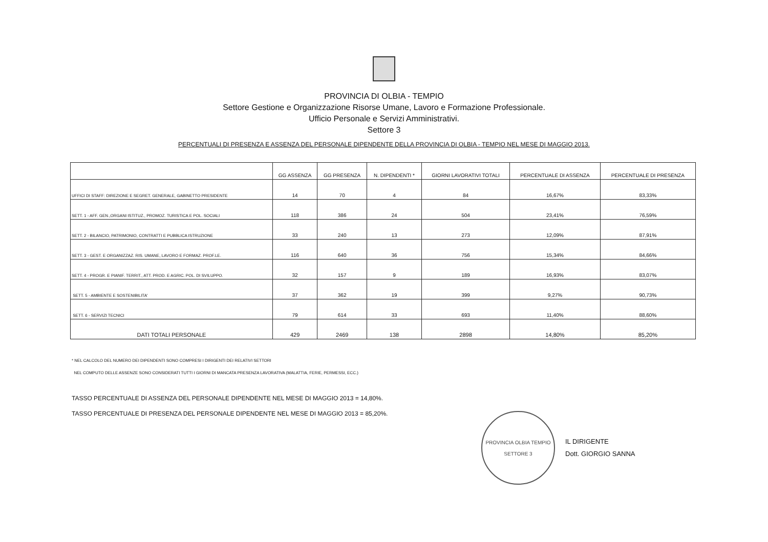PROVINCIA DI OLBIA - TEMPIO
Settore Gestione e Organizzazione Risorse Umane, Lavoro e Formazione Professionale.
Ufficio Personale e Servizi Amministrativi.
Settore 3
PERCENTUALI DI PRESENZA E ASSENZA DEL PERSONALE DIPENDENTE DELLA PROVINCIA DI OLBIA - TEMPIO NEL MESE DI MAGGIO 2013.
| | GG ASSENZA | GG PRESENZA | N. DIPENDENTI * | GIORNI LAVORATIVI TOTALI | PERCENTUALE DI ASSENZA | PERCENTUALE DI PRESENZA |
| --- | --- | --- | --- | --- | --- | --- |
| UFFICI DI STAFF: DIREZIONE E SEGRET. GENERALE, GABINETTO PRESIDENTE | 14 | 70 | 4 | 84 | 16,67% | 83,33% |
| SETT. 1 - AFF. GEN.,ORGANI ISTITUZ., PROMOZ. TURISTICA E POL. SOCIALI | 118 | 386 | 24 | 504 | 23,41% | 76,59% |
| SETT. 2 - BILANCIO, PATRIMONIO, CONTRATTI E PUBBLICA ISTRUZIONE | 33 | 240 | 13 | 273 | 12,09% | 87,91% |
| SETT. 3 - GEST. E ORGANIZZAZ. RIS. UMANE, LAVORO E FORMAZ. PROF.LE. | 116 | 640 | 36 | 756 | 15,34% | 84,66% |
| SETT. 4 - PROGR. E PIANIF. TERRIT., ATT. PROD. E AGRIC. POL. DI SVILUPPO. | 32 | 157 | 9 | 189 | 16,93% | 83,07% |
| SETT. 5 - AMBIENTE E SOSTENIBILITA' | 37 | 362 | 19 | 399 | 9,27% | 90,73% |
| SETT. 6 - SERVIZI TECNICI | 79 | 614 | 33 | 693 | 11,40% | 88,60% |
| DATI TOTALI PERSONALE | 429 | 2469 | 138 | 2898 | 14,80% | 85,20% |
* NEL CALCOLO DEL NUMERO DEI DIPENDENTI SONO COMPRESI I DIRIGENTI DEI RELATIVI SETTORI
NEL COMPUTO DELLE ASSENZE SONO CONSIDERATI TUTTI I GIORNI DI MANCATA PRESENZA LAVORATIVA (MALATTIA, FERIE, PERMESSI, ECC.)
TASSO PERCENTUALE DI ASSENZA DEL PERSONALE DIPENDENTE NEL MESE DI MAGGIO 2013 = 14,80%.
TASSO PERCENTUALE DI PRESENZA DEL PERSONALE DIPENDENTE NEL MESE DI MAGGIO 2013 = 85,20%.
PROVINCIA OLBIA TEMPIO
SETTORE 3
IL DIRIGENTE
Dott. GIORGIO SANNA